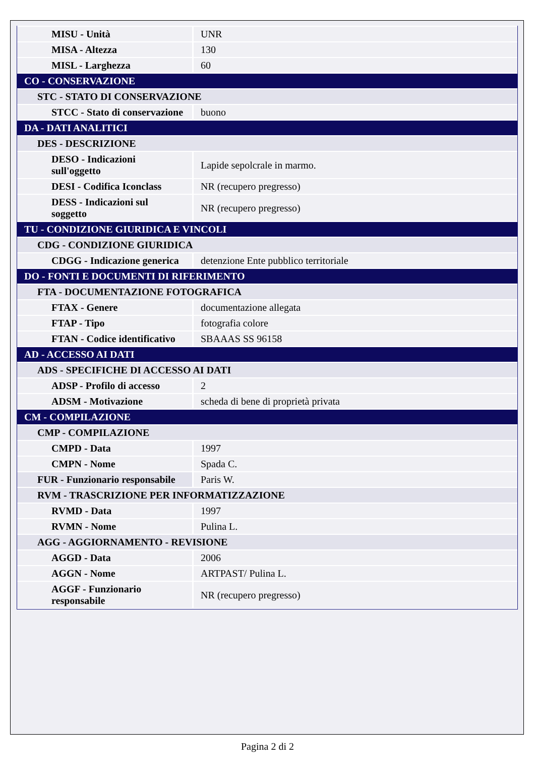| MISU - Unità | UNR |
| MISA - Altezza | 130 |
| MISL - Larghezza | 60 |
| CO - CONSERVAZIONE | |
| STC - STATO DI CONSERVAZIONE | |
| STCC - Stato di conservazione | buono |
| DA - DATI ANALITICI | |
| DES - DESCRIZIONE | |
| DESO - Indicazioni sull'oggetto | Lapide sepolcrale in marmo. |
| DESI - Codifica Iconclass | NR (recupero pregresso) |
| DESS - Indicazioni sul soggetto | NR (recupero pregresso) |
| TU - CONDIZIONE GIURIDICA E VINCOLI | |
| CDG - CONDIZIONE GIURIDICA | |
| CDGG - Indicazione generica | detenzione Ente pubblico territoriale |
| DO - FONTI E DOCUMENTI DI RIFERIMENTO | |
| FTA - DOCUMENTAZIONE FOTOGRAFICA | |
| FTAX - Genere | documentazione allegata |
| FTAP - Tipo | fotografia colore |
| FTAN - Codice identificativo | SBAAAS SS 96158 |
| AD - ACCESSO AI DATI | |
| ADS - SPECIFICHE DI ACCESSO AI DATI | |
| ADSP - Profilo di accesso | 2 |
| ADSM - Motivazione | scheda di bene di proprietà privata |
| CM - COMPILAZIONE | |
| CMP - COMPILAZIONE | |
| CMPD - Data | 1997 |
| CMPN - Nome | Spada C. |
| FUR - Funzionario responsabile | Paris W. |
| RVM - TRASCRIZIONE PER INFORMATIZZAZIONE | |
| RVMD - Data | 1997 |
| RVMN - Nome | Pulina L. |
| AGG - AGGIORNAMENTO - REVISIONE | |
| AGGD - Data | 2006 |
| AGGN - Nome | ARTPAST/ Pulina L. |
| AGGF - Funzionario responsabile | NR (recupero pregresso) |
Pagina 2 di 2